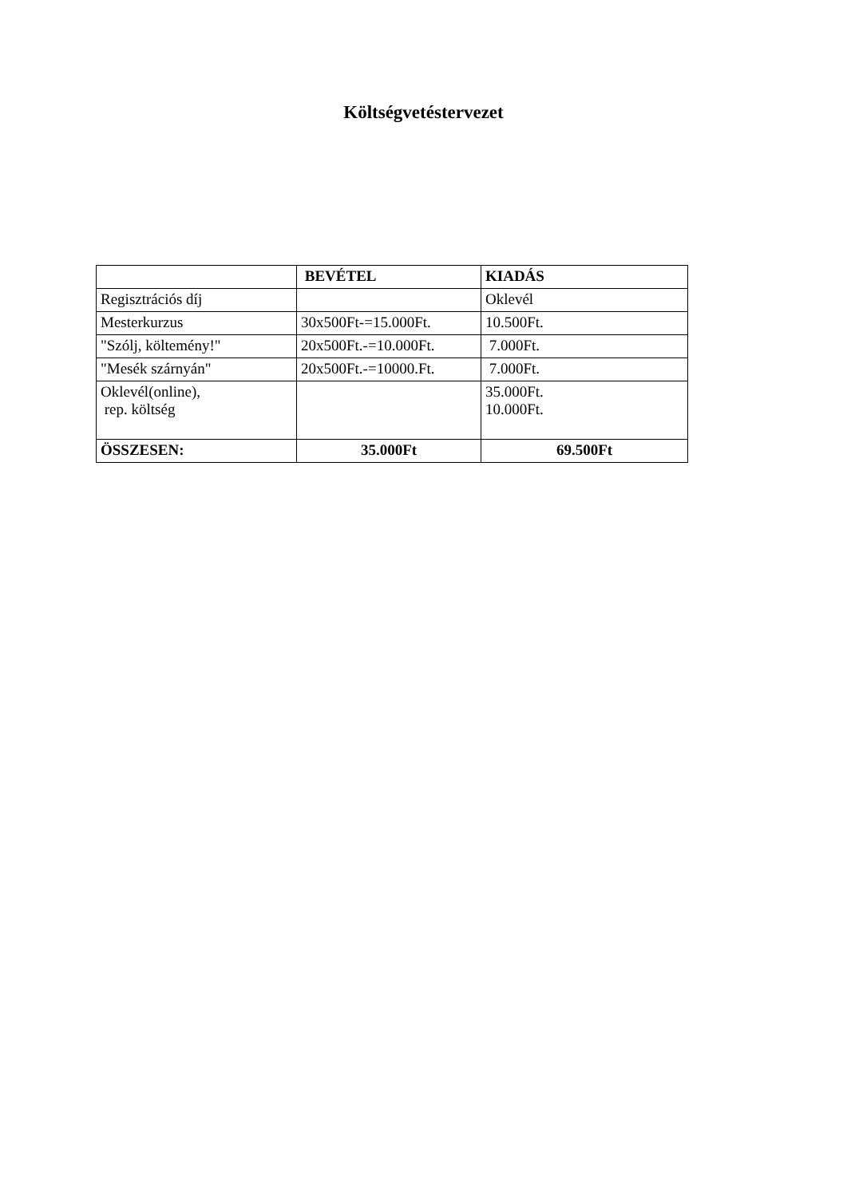Költségvetéstervezet
| | BEVÉTEL | KIADÁS |
| --- | --- | --- |
| Regisztrációs díj | | Oklevél |
| Mesterkurzus | 30x500Ft-=15.000Ft. | 10.500Ft. |
| "Szólj, költemény!" | 20x500Ft.-=10.000Ft. | 7.000Ft. |
| "Mesék szárnyán" | 20x500Ft.-=10000.Ft. | 7.000Ft. |
| Oklevél(online), rep. költség | | 35.000Ft. 10.000Ft. |
| ÖSSZESEN: | 35.000Ft | 69.500Ft |